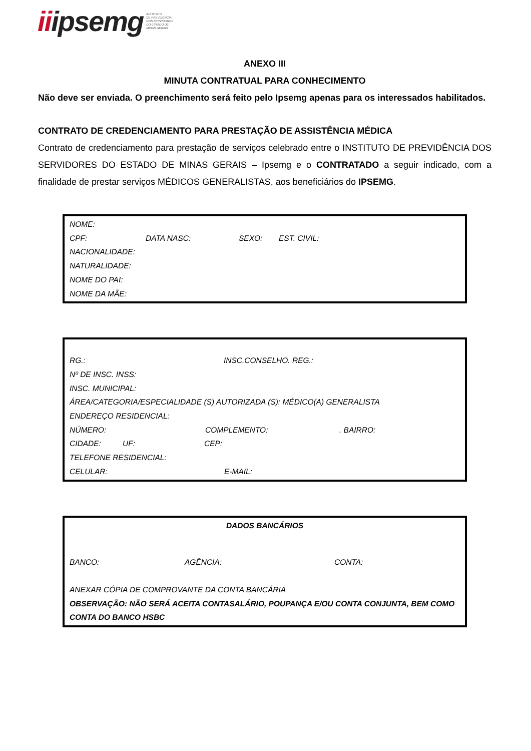iiipsemg
INSTITUTO
DE PREVIDÊNCIA
DOS SERVIDORES
DO ESTADO DE
MINAS GERAIS
ANEXO III
MINUTA CONTRATUAL PARA CONHECIMENTO
Não deve ser enviada. O preenchimento será feito pelo Ipsemg apenas para os interessados habilitados.
CONTRATO DE CREDENCIAMENTO PARA PRESTAÇÃO DE ASSISTÊNCIA MÉDICA
Contrato de credenciamento para prestação de serviços celebrado entre o INSTITUTO DE PREVIDÊNCIA DOS SERVIDORES DO ESTADO DE MINAS GERAIS – Ipsemg e o CONTRATADO a seguir indicado, com a finalidade de prestar serviços MÉDICOS GENERALISTAS, aos beneficiários do IPSEMG.
NOME:
CPF: DATA NASC: SEXO: EST. CIVIL:
NACIONALIDADE:
NATURALIDADE:
NOME DO PAI:
NOME DA MÃE:
RG.: INSC.CONSELHO. REG.:
Nº DE INSC. INSS:
INSC. MUNICIPAL:
ÁREA/CATEGORIA/ESPECIALIDADE (S) AUTORIZADA (S): MÉDICO(A) GENERALISTA
ENDEREÇO RESIDENCIAL:
NÚMERO: COMPLEMENTO:. BAIRRO:
CIDADE: UF: CEP:
TELEFONE RESIDENCIAL:
CELULAR: E-MAIL:
DADOS BANCÁRIOS
BANCO: AGÊNCIA: CONTA:
ANEXAR CÓPIA DE COMPROVANTE DA CONTA BANCÁRIA
OBSERVAÇÃO: NÃO SERÁ ACEITA CONTASALÁRIO, POUPANÇA E/OU CONTA CONJUNTA, BEM COMO CONTA DO BANCO HSBC